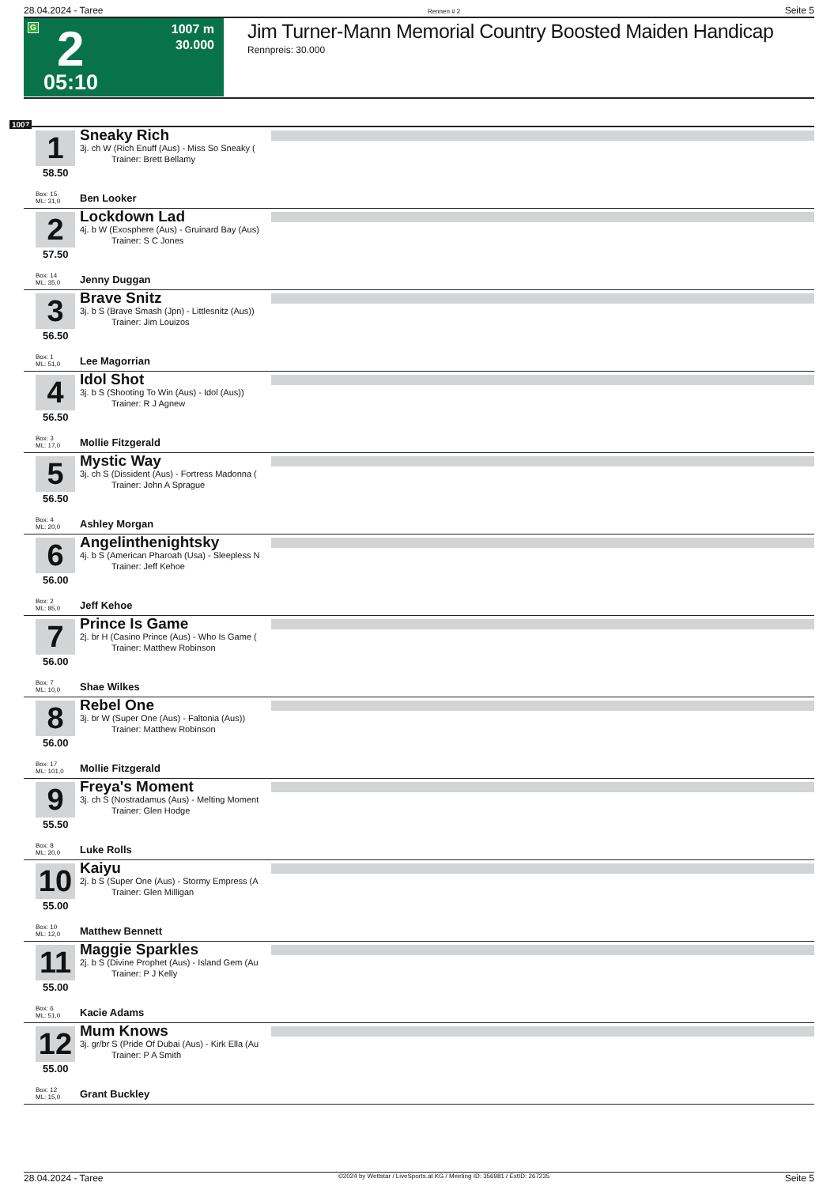28.04.2024 - Taree Rennen # 2 Seite 5
G 2
1007 m
30.000
05:10
Jim Turner-Mann Memorial Country Boosted Maiden Handicap
Rennpreis: 30.000
1007
1
58.50
Sneaky Rich
3j. ch W (Rich Enuff (Aus) - Miss So Sneaky (
Trainer: Brett Bellamy
Box: 15
ML: 31,0
Ben Looker
2
57.50
Lockdown Lad
4j. b W (Exosphere (Aus) - Gruinard Bay (Aus)
Trainer: S C Jones
Box: 14
ML: 35,0
Jenny Duggan
3
56.50
Brave Snitz
3j. b S (Brave Smash (Jpn) - Littlesnitz (Aus))
Trainer: Jim Louizos
Box: 1
ML: 51,0
Lee Magorrian
4
56.50
Idol Shot
3j. b S (Shooting To Win (Aus) - Idol (Aus))
Trainer: R J Agnew
Box: 3
ML: 17,0
Mollie Fitzgerald
5
56.50
Mystic Way
3j. ch S (Dissident (Aus) - Fortress Madonna (
Trainer: John A Sprague
Box: 4
ML: 20,0
Ashley Morgan
6
56.00
Angelinthenightsky
4j. b S (American Pharoah (Usa) - Sleepless N
Trainer: Jeff Kehoe
Box: 2
ML: 85,0
Jeff Kehoe
7
56.00
Prince Is Game
2j. br H (Casino Prince (Aus) - Who Is Game (
Trainer: Matthew Robinson
Box: 7
ML: 10,0
Shae Wilkes
8
56.00
Rebel One
3j. br W (Super One (Aus) - Faltonia (Aus))
Trainer: Matthew Robinson
Box: 17
ML: 101,0
Mollie Fitzgerald
9
55.50
Freya's Moment
3j. ch S (Nostradamus (Aus) - Melting Moment
Trainer: Glen Hodge
Box: 8
ML: 20,0
Luke Rolls
10
55.00
Kaiyu
2j. b S (Super One (Aus) - Stormy Empress (A
Trainer: Glen Milligan
Box: 10
ML: 12,0
Matthew Bennett
11
55.00
Maggie Sparkles
2j. b S (Divine Prophet (Aus) - Island Gem (Au
Trainer: P J Kelly
Box: 6
ML: 51,0
Kacie Adams
12
55.00
Mum Knows
3j. gr/br S (Pride Of Dubai (Aus) - Kirk Ella (Au
Trainer: P A Smith
Box: 12
ML: 15,0
Grant Buckley
28.04.2024 - Taree ©2024 by Wettstar / LiveSports.at KG / Meeting ID: 356981 / ExtID: 267235 Seite 5